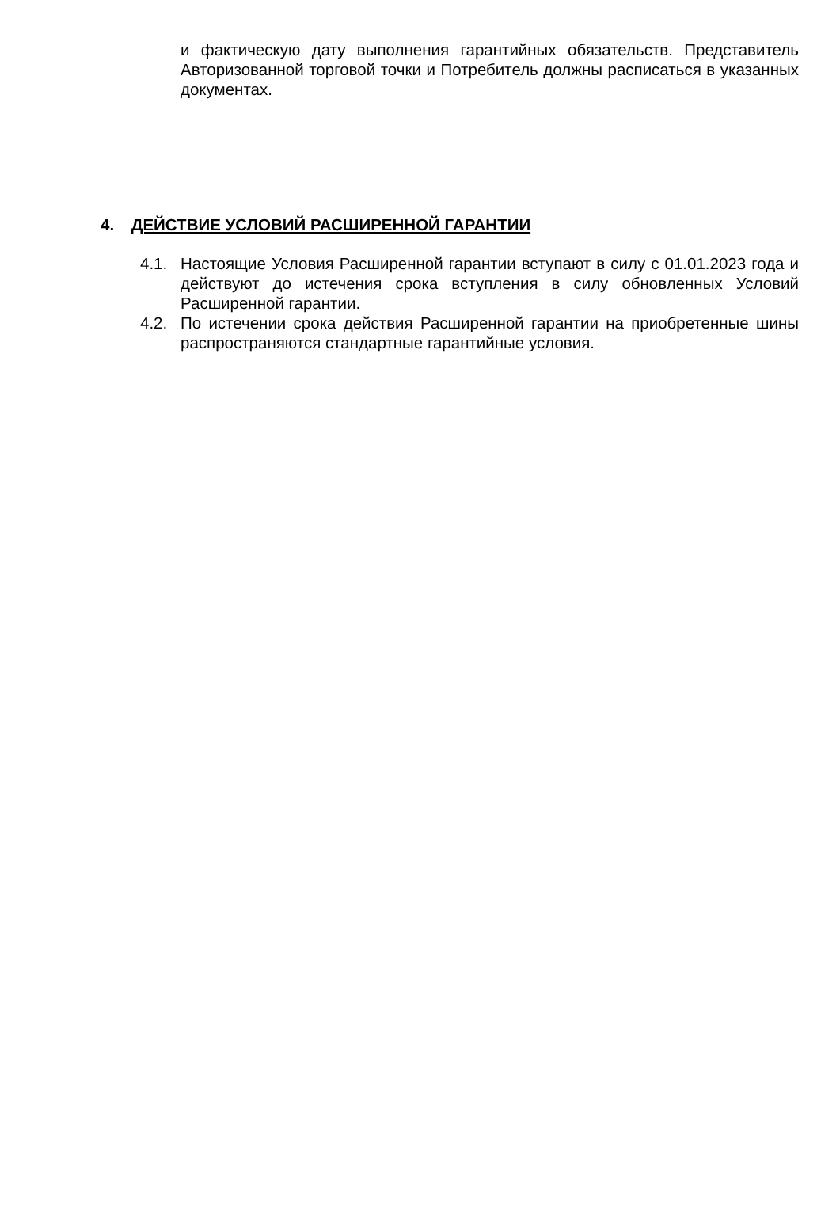и фактическую дату выполнения гарантийных обязательств. Представитель Авторизованной торговой точки и Потребитель должны расписаться в указанных документах.
4. ДЕЙСТВИЕ УСЛОВИЙ РАСШИРЕННОЙ ГАРАНТИИ
4.1. Настоящие Условия Расширенной гарантии вступают в силу с 01.01.2023 года и действуют до истечения срока вступления в силу обновленных Условий Расширенной гарантии.
4.2. По истечении срока действия Расширенной гарантии на приобретенные шины распространяются стандартные гарантийные условия.